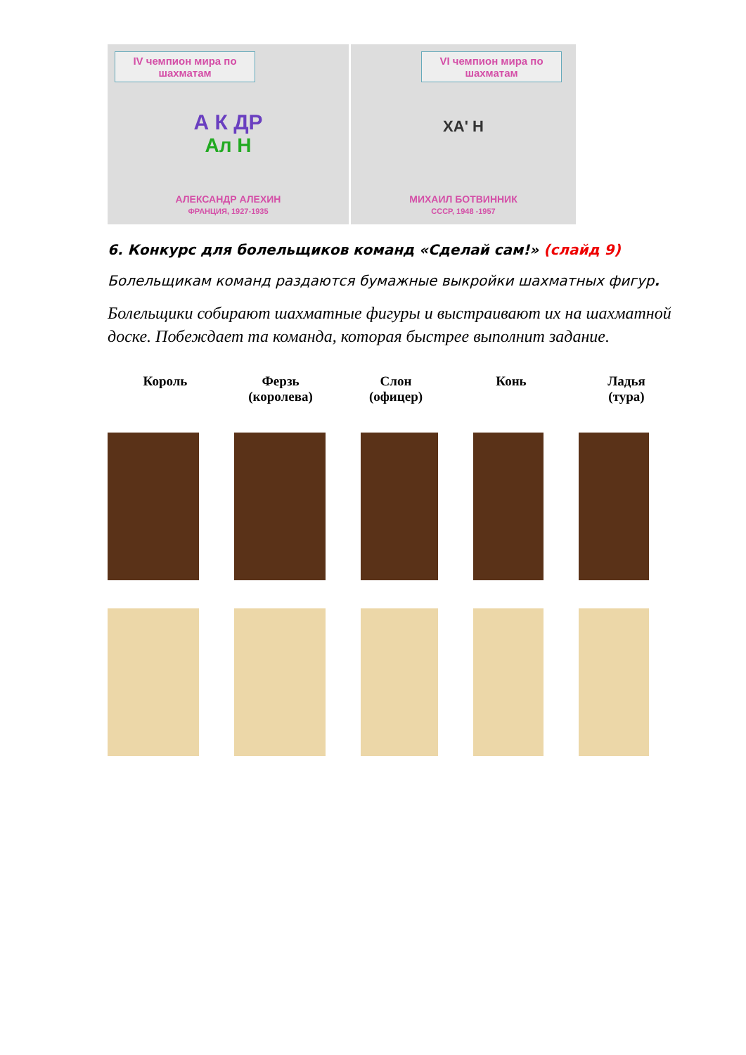IV чемпион мира по шахматам
А К ДР
Ал Н
АЛЕКСАНДР АЛЕХИН
ФРАНЦИЯ, 1927-1935
VI чемпион мира по шахматам
ХА' Н
МИХАИЛ БОТВИННИК
СССР, 1948 -1957
6. Конкурс для болельщиков команд «Сделай сам!» (слайд 9)
Болельщикам команд раздаются бумажные выкройки шахматных фигур.
Болельщики собирают шахматные фигуры и выстраивают их на шахматной доске. Побеждает та команда, которая быстрее выполнит задание.
Король Ферзь
(королева)
Слон
(офицер)
Конь Ладья
(тура)